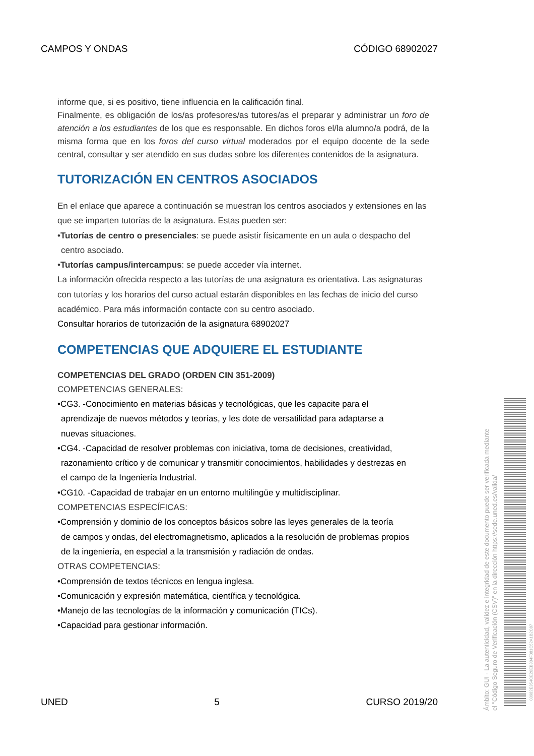CAMPOS Y ONDAS CÓDIGO 68902027
informe que, si es positivo, tiene influencia en la calificación final.
Finalmente, es obligación de los/as profesores/as tutores/as el preparar y administrar un foro de atención a los estudiantes de los que es responsable. En dichos foros el/la alumno/a podrá, de la misma forma que en los foros del curso virtual moderados por el equipo docente de la sede central, consultar y ser atendido en sus dudas sobre los diferentes contenidos de la asignatura.
TUTORIZACIÓN EN CENTROS ASOCIADOS
En el enlace que aparece a continuación se muestran los centros asociados y extensiones en las que se imparten tutorías de la asignatura. Estas pueden ser:
•Tutorías de centro o presenciales: se puede asistir físicamente en un aula o despacho del
centro asociado.
•Tutorías campus/intercampus: se puede acceder vía internet.
La información ofrecida respecto a las tutorías de una asignatura es orientativa. Las asignaturas con tutorías y los horarios del curso actual estarán disponibles en las fechas de inicio del curso académico. Para más información contacte con su centro asociado.
Consultar horarios de tutorización de la asignatura 68902027
COMPETENCIAS QUE ADQUIERE EL ESTUDIANTE
COMPETENCIAS DEL GRADO (ORDEN CIN 351-2009)
COMPETENCIAS GENERALES:
•CG3. -Conocimiento en materias básicas y tecnológicas, que les capacite para el
aprendizaje de nuevos métodos y teorías, y les dote de versatilidad para adaptarse a
nuevas situaciones.
•CG4. -Capacidad de resolver problemas con iniciativa, toma de decisiones, creatividad,
razonamiento crítico y de comunicar y transmitir conocimientos, habilidades y destrezas en
el campo de la Ingeniería Industrial.
•CG10. -Capacidad de trabajar en un entorno multilingüe y multidisciplinar.
COMPETENCIAS ESPECÍFICAS:
•Comprensión y dominio de los conceptos básicos sobre las leyes generales de la teoría
de campos y ondas, del electromagnetismo, aplicados a la resolución de problemas propios
de la ingeniería, en especial a la transmisión y radiación de ondas.
OTRAS COMPETENCIAS:
•Comprensión de textos técnicos en lengua inglesa.
•Comunicación y expresión matemática, científica y tecnológica.
•Manejo de las tecnologías de la información y comunicación (TICs).
•Capacidad para gestionar información.
UNED 5 CURSO 2019/20
Ámbito: GUI - La autenticidad, validez e integridad de este documento puede ser verificada mediante
el "Código Seguro de Verificación (CSV)" en la dirección https://sede.uned.es/valida/
03982E354CE20EB334F081C52A1B2C87